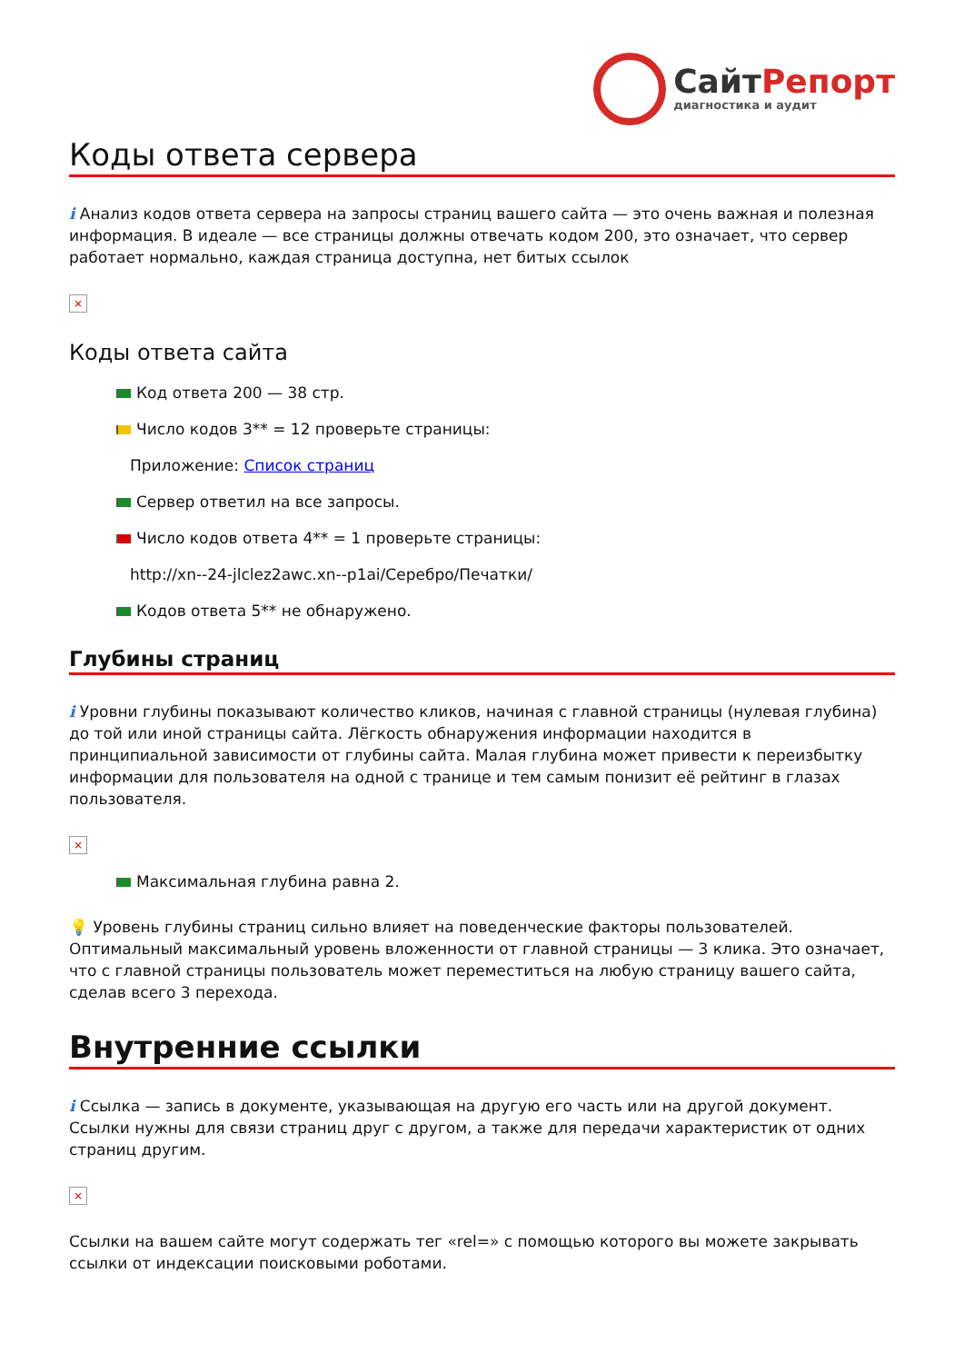СайтРепорт
диагностика и аудит
Коды ответа сервера
i Анализ кодов ответа сервера на запросы страниц вашего сайта — это очень важная и полезная информация. В идеале — все страницы должны отвечать кодом 200, это означает, что сервер работает нормально, каждая страница доступна, нет битых ссылок
×
Коды ответа сайта
Код ответа 200 — 38 стр.
Число кодов 3** = 12 проверьте страницы:
Приложение: Список страниц
Сервер ответил на все запросы.
Число кодов ответа 4** = 1 проверьте страницы:
http://xn--24-jlclez2awc.xn--p1ai/Серебро/Печатки/
Кодов ответа 5** не обнаружено.
Глубины страниц
i Уровни глубины показывают количество кликов, начиная с главной страницы (нулевая глубина) до той или иной страницы сайта. Лёгкость обнаружения информации находится в принципиальной зависимости от глубины сайта. Малая глубина может привести к переизбытку информации для пользователя на одной с транице и тем самым понизит её рейтинг в глазах пользователя.
×
Максимальная глубина равна 2.
💡 Уровень глубины страниц сильно влияет на поведенческие факторы пользователей. Оптимальный максимальный уровень вложенности от главной страницы — 3 клика. Это означает, что с главной страницы пользователь может переместиться на любую страницу вашего сайта, сделав всего 3 перехода.
Внутренние ссылки
i Ссылка — запись в документе, указывающая на другую его часть или на другой документ. Ссылки нужны для связи страниц друг с другом, а также для передачи характеристик от одних страниц другим.
×
Ссылки на вашем сайте могут содержать тег «rel=» с помощью которого вы можете закрывать ссылки от индексации поисковыми роботами.